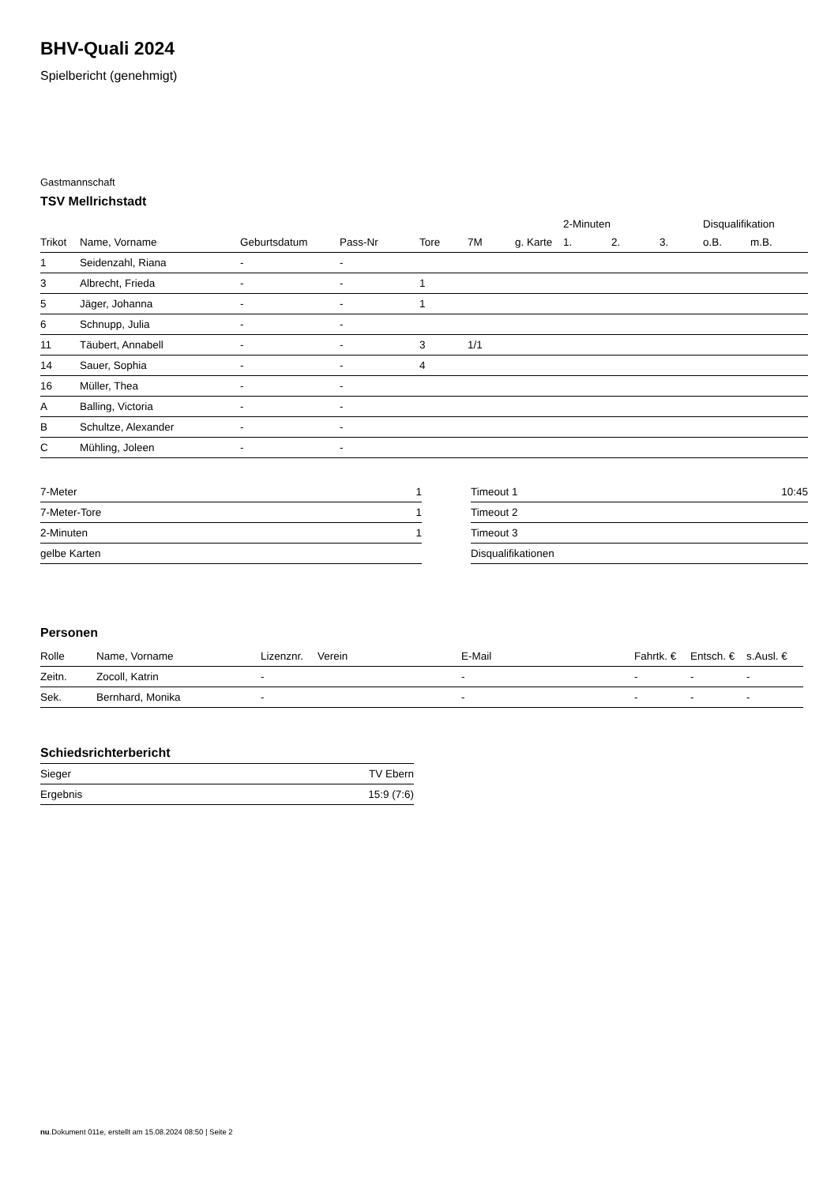BHV-Quali 2024
Spielbericht (genehmigt)
Gastmannschaft
TSV Mellrichstadt
| | | | | | | | 2-Minuten | | | Disqualifikation | |
| --- | --- | --- | --- | --- | --- | --- | --- | --- | --- | --- | --- |
| Trikot | Name, Vorname | Geburtsdatum | Pass-Nr | Tore | 7M | g. Karte | 1. | 2. | 3. | o.B. | m.B. |
| 1 | Seidenzahl, Riana | - | - | | | | | | | | |
| 3 | Albrecht, Frieda | - | - | 1 | | | | | | | |
| 5 | Jäger, Johanna | - | - | 1 | | | | | | | |
| 6 | Schnupp, Julia | - | - | | | | | | | | |
| 11 | Täubert, Annabell | - | - | 3 | 1/1 | | | | | | |
| 14 | Sauer, Sophia | - | - | 4 | | | | | | | |
| 16 | Müller, Thea | - | - | | | | | | | | |
| A | Balling, Victoria | - | - | | | | | | | | |
| B | Schultze, Alexander | - | - | | | | | | | | |
| C | Mühling, Joleen | - | - | | | | | | | | |
| 7-Meter | 1 |
| 7-Meter-Tore | 1 |
| 2-Minuten | 1 |
| gelbe Karten | |
| Timeout 1 | 10:45 |
| Timeout 2 | |
| Timeout 3 | |
| Disqualifikationen | |
Personen
| Rolle | Name, Vorname | Lizenznr. | Verein | E-Mail | Fahrtk. € | Entsch. € | s.Ausl. € |
| --- | --- | --- | --- | --- | --- | --- | --- |
| Zeitn. | Zocoll, Katrin | - | | - | - | - | - |
| Sek. | Bernhard, Monika | - | | - | - | - | - |
Schiedsrichterbericht
| Sieger | TV Ebern |
| Ergebnis | 15:9 (7:6) |
nu.Dokument 011e, erstellt am 15.08.2024 08:50 | Seite 2